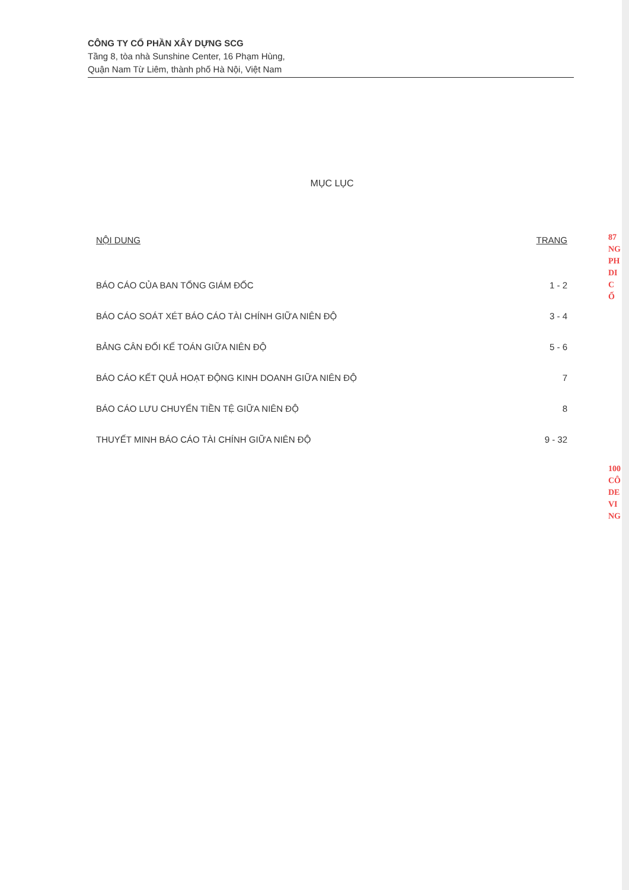CÔNG TY CỔ PHẦN XÂY DỰNG SCG
Tầng 8, tòa nhà Sunshine Center, 16 Phạm Hùng,
Quận Nam Từ Liêm, thành phố Hà Nội, Việt Nam
MỤC LỤC
NỘI DUNG TRANG
BÁO CÁO CỦA BAN TỔNG GIÁM ĐỐC 1 - 2
BÁO CÁO SOÁT XÉT BÁO CÁO TÀI CHÍNH GIỮA NIÊN ĐỘ 3 - 4
BẢNG CÂN ĐỐI KẾ TOÁN GIỮA NIÊN ĐỘ 5 - 6
BÁO CÁO KẾT QUẢ HOẠT ĐỘNG KINH DOANH GIỮA NIÊN ĐỘ 7
BÁO CÁO LƯU CHUYỂN TIỀN TỆ GIỮA NIÊN ĐỘ 8
THUYẾT MINH BÁO CÁO TÀI CHÍNH GIỮA NIÊN ĐỘ 9 - 32
87
NG
PH
DI
C
Ố
100
CÔ
DE
VI
NG